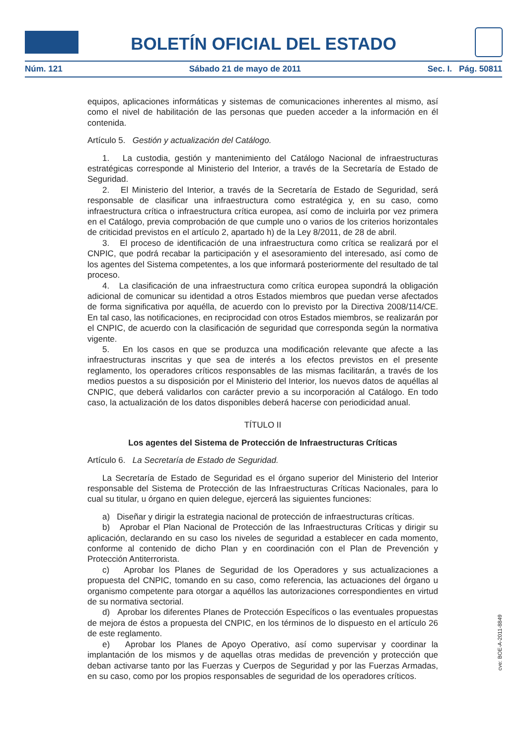BOLETÍN OFICIAL DEL ESTADO
Núm. 121 Sábado 21 de mayo de 2011 Sec. I. Pág. 50811
equipos, aplicaciones informáticas y sistemas de comunicaciones inherentes al mismo, así como el nivel de habilitación de las personas que pueden acceder a la información en él contenida.
Artículo 5. Gestión y actualización del Catálogo.
1. La custodia, gestión y mantenimiento del Catálogo Nacional de infraestructuras estratégicas corresponde al Ministerio del Interior, a través de la Secretaría de Estado de Seguridad.
2. El Ministerio del Interior, a través de la Secretaría de Estado de Seguridad, será responsable de clasificar una infraestructura como estratégica y, en su caso, como infraestructura crítica o infraestructura crítica europea, así como de incluirla por vez primera en el Catálogo, previa comprobación de que cumple uno o varios de los criterios horizontales de criticidad previstos en el artículo 2, apartado h) de la Ley 8/2011, de 28 de abril.
3. El proceso de identificación de una infraestructura como crítica se realizará por el CNPIC, que podrá recabar la participación y el asesoramiento del interesado, así como de los agentes del Sistema competentes, a los que informará posteriormente del resultado de tal proceso.
4. La clasificación de una infraestructura como crítica europea supondrá la obligación adicional de comunicar su identidad a otros Estados miembros que puedan verse afectados de forma significativa por aquélla, de acuerdo con lo previsto por la Directiva 2008/114/CE. En tal caso, las notificaciones, en reciprocidad con otros Estados miembros, se realizarán por el CNPIC, de acuerdo con la clasificación de seguridad que corresponda según la normativa vigente.
5. En los casos en que se produzca una modificación relevante que afecte a las infraestructuras inscritas y que sea de interés a los efectos previstos en el presente reglamento, los operadores críticos responsables de las mismas facilitarán, a través de los medios puestos a su disposición por el Ministerio del Interior, los nuevos datos de aquéllas al CNPIC, que deberá validarlos con carácter previo a su incorporación al Catálogo. En todo caso, la actualización de los datos disponibles deberá hacerse con periodicidad anual.
TÍTULO II
Los agentes del Sistema de Protección de Infraestructuras Críticas
Artículo 6. La Secretaría de Estado de Seguridad.
La Secretaría de Estado de Seguridad es el órgano superior del Ministerio del Interior responsable del Sistema de Protección de las Infraestructuras Críticas Nacionales, para lo cual su titular, u órgano en quien delegue, ejercerá las siguientes funciones:
a) Diseñar y dirigir la estrategia nacional de protección de infraestructuras críticas.
b) Aprobar el Plan Nacional de Protección de las Infraestructuras Críticas y dirigir su aplicación, declarando en su caso los niveles de seguridad a establecer en cada momento, conforme al contenido de dicho Plan y en coordinación con el Plan de Prevención y Protección Antiterrorista.
c) Aprobar los Planes de Seguridad de los Operadores y sus actualizaciones a propuesta del CNPIC, tomando en su caso, como referencia, las actuaciones del órgano u organismo competente para otorgar a aquéllos las autorizaciones correspondientes en virtud de su normativa sectorial.
d) Aprobar los diferentes Planes de Protección Específicos o las eventuales propuestas de mejora de éstos a propuesta del CNPIC, en los términos de lo dispuesto en el artículo 26 de este reglamento.
e) Aprobar los Planes de Apoyo Operativo, así como supervisar y coordinar la implantación de los mismos y de aquellas otras medidas de prevención y protección que deban activarse tanto por las Fuerzas y Cuerpos de Seguridad y por las Fuerzas Armadas, en su caso, como por los propios responsables de seguridad de los operadores críticos.
cve: BOE-A-2011-8849